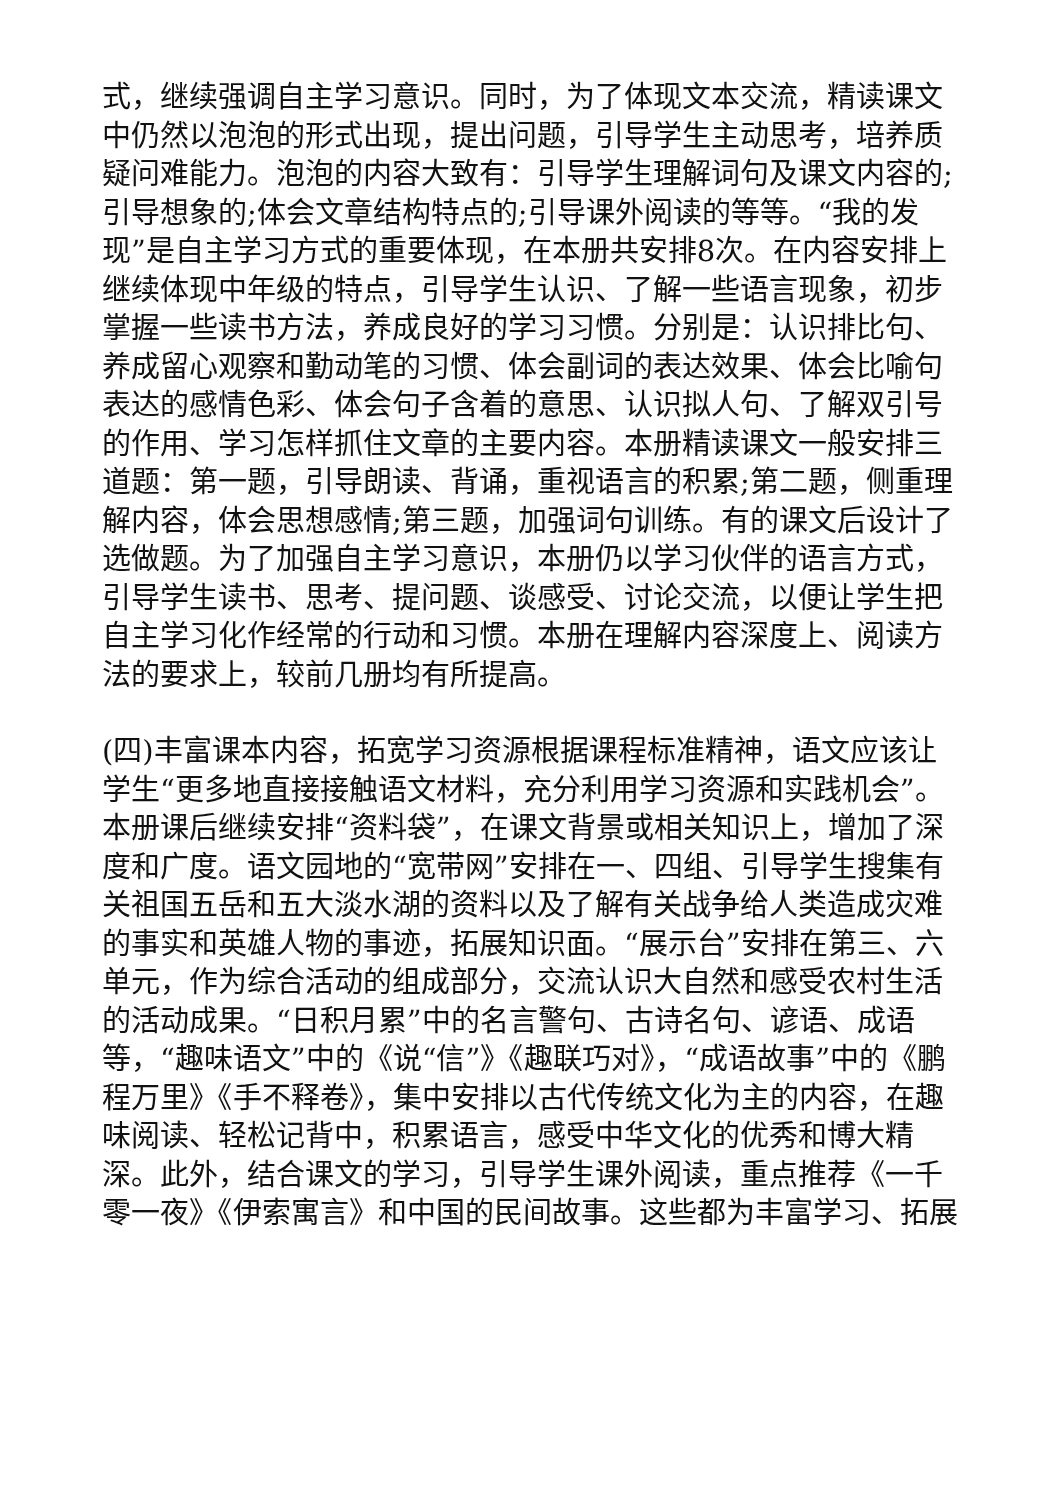式，继续强调自主学习意识。同时，为了体现文本交流，精读课文中仍然以泡泡的形式出现，提出问题，引导学生主动思考，培养质疑问难能力。泡泡的内容大致有：引导学生理解词句及课文内容的;引导想象的;体会文章结构特点的;引导课外阅读的等等。“我的发现”是自主学习方式的重要体现，在本册共安排8次。在内容安排上继续体现中年级的特点，引导学生认识、了解一些语言现象，初步掌握一些读书方法，养成良好的学习习惯。分别是：认识排比句、养成留心观察和勤动笔的习惯、体会副词的表达效果、体会比喻句表达的感情色彩、体会句子含着的意思、认识拟人句、了解双引号的作用、学习怎样抓住文章的主要内容。本册精读课文一般安排三道题：第一题，引导朗读、背诵，重视语言的积累;第二题，侧重理解内容，体会思想感情;第三题，加强词句训练。有的课文后设计了选做题。为了加强自主学习意识，本册仍以学习伙伴的语言方式，引导学生读书、思考、提问题、谈感受、讨论交流，以便让学生把自主学习化作经常的行动和习惯。本册在理解内容深度上、阅读方法的要求上，较前几册均有所提高。
(四)丰富课本内容，拓宽学习资源根据课程标准精神，语文应该让学生“更多地直接接触语文材料，充分利用学习资源和实践机会”。本册课后继续安排“资料袋”，在课文背景或相关知识上，增加了深度和广度。语文园地的“宽带网”安排在一、四组、引导学生搜集有关祖国五岳和五大淡水湖的资料以及了解有关战争给人类造成灾难的事实和英雄人物的事迹，拓展知识面。“展示台”安排在第三、六单元，作为综合活动的组成部分，交流认识大自然和感受农村生活的活动成果。“日积月累”中的名言警句、古诗名句、谚语、成语等，“趣味语文”中的《说“信”》《趣联巧对》，“成语故事”中的《鹏程万里》《手不释卷》，集中安排以古代传统文化为主的内容，在趣味阅读、轻松记背中，积累语言，感受中华文化的优秀和博大精深。此外，结合课文的学习，引导学生课外阅读，重点推荐《一千零一夜》《伊索寓言》和中国的民间故事。这些都为丰富学习、拓展